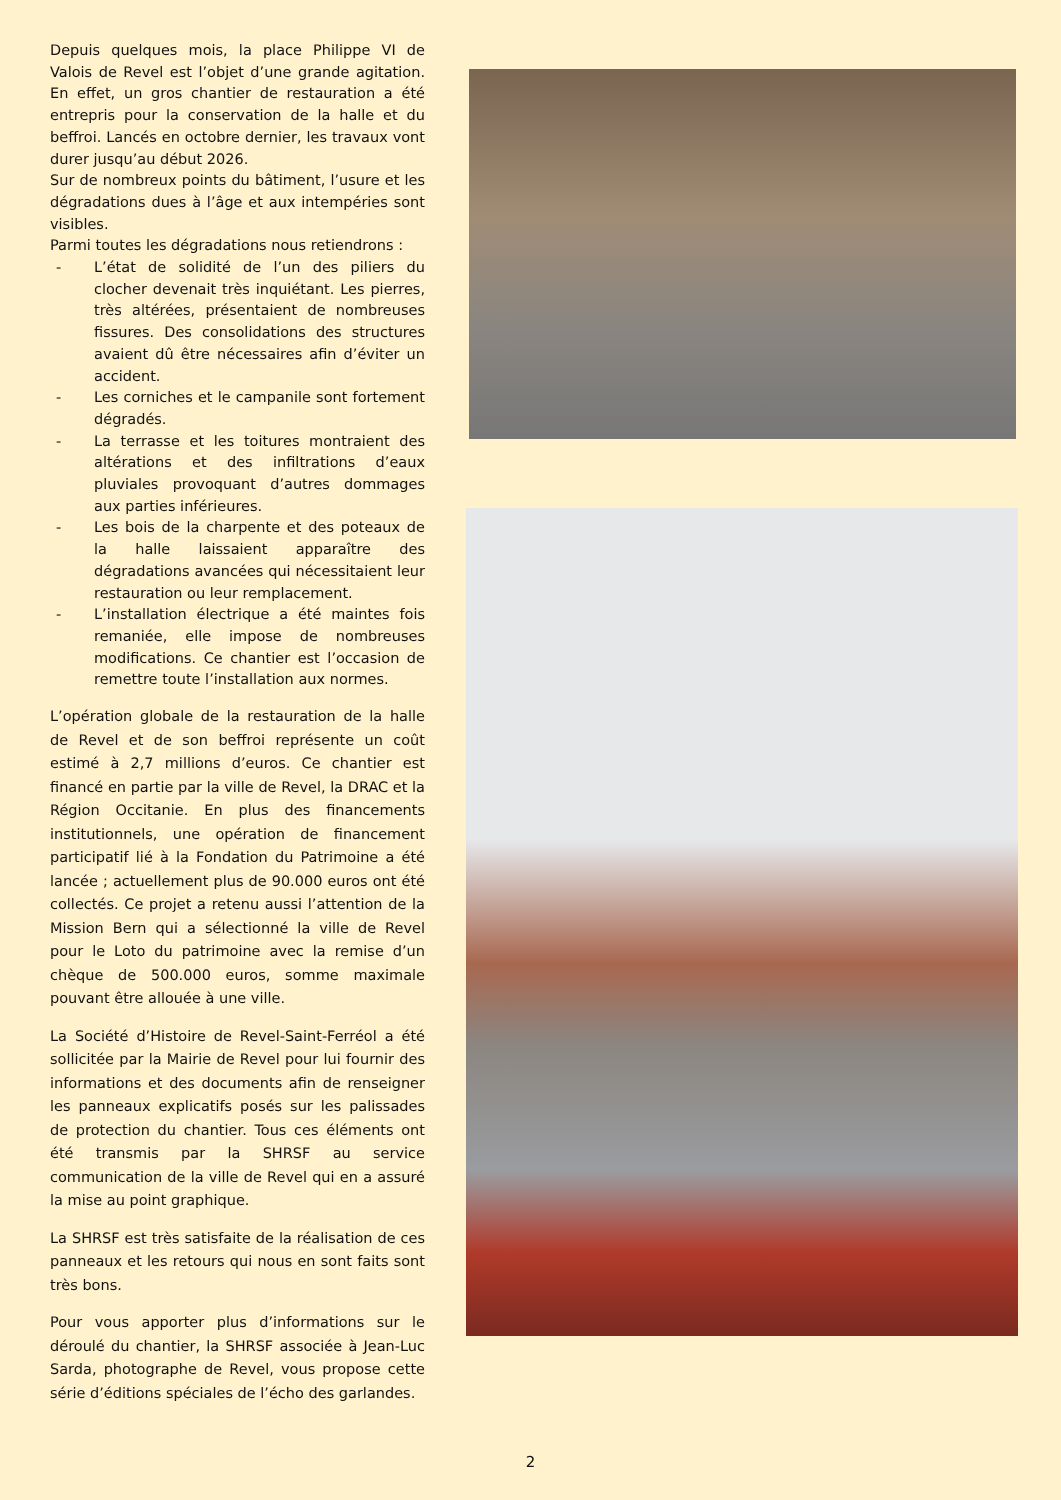Depuis quelques mois, la place Philippe VI de Valois de Revel est l’objet d’une grande agitation. En effet, un gros chantier de restauration a été entrepris pour la conservation de la halle et du beffroi. Lancés en octobre dernier, les travaux vont durer jusqu’au début 2026.
Sur de nombreux points du bâtiment, l’usure et les dégradations dues à l’âge et aux intempéries sont visibles.
Parmi toutes les dégradations nous retiendrons :
- L’état de solidité de l’un des piliers du clocher devenait très inquiétant. Les pierres, très altérées, présentaient de nombreuses fissures. Des consolidations des structures avaient dû être nécessaires afin d’éviter un accident.
- Les corniches et le campanile sont fortement dégradés.
- La terrasse et les toitures montraient des altérations et des infiltrations d’eaux pluviales provoquant d’autres dommages aux parties inférieures.
- Les bois de la charpente et des poteaux de la halle laissaient apparaître des dégradations avancées qui nécessitaient leur restauration ou leur remplacement.
- L’installation électrique a été maintes fois remaniée, elle impose de nombreuses modifications. Ce chantier est l’occasion de remettre toute l’installation aux normes.
L’opération globale de la restauration de la halle de Revel et de son beffroi représente un coût estimé à 2,7 millions d’euros. Ce chantier est financé en partie par la ville de Revel, la DRAC et la Région Occitanie. En plus des financements institutionnels, une opération de financement participatif lié à la Fondation du Patrimoine a été lancée ; actuellement plus de 90.000 euros ont été collectés. Ce projet a retenu aussi l’attention de la Mission Bern qui a sélectionné la ville de Revel pour le Loto du patrimoine avec la remise d’un chèque de 500.000 euros, somme maximale pouvant être allouée à une ville.
La Société d’Histoire de Revel-Saint-Ferréol a été sollicitée par la Mairie de Revel pour lui fournir des informations et des documents afin de renseigner les panneaux explicatifs posés sur les palissades de protection du chantier. Tous ces éléments ont été transmis par la SHRSF au service communication de la ville de Revel qui en a assuré la mise au point graphique.
La SHRSF est très satisfaite de la réalisation de ces panneaux et les retours qui nous en sont faits sont très bons.
Pour vous apporter plus d’informations sur le déroulé du chantier, la SHRSF associée à Jean-Luc Sarda, photographe de Revel, vous propose cette série d’éditions spéciales de l’écho des garlandes.
2